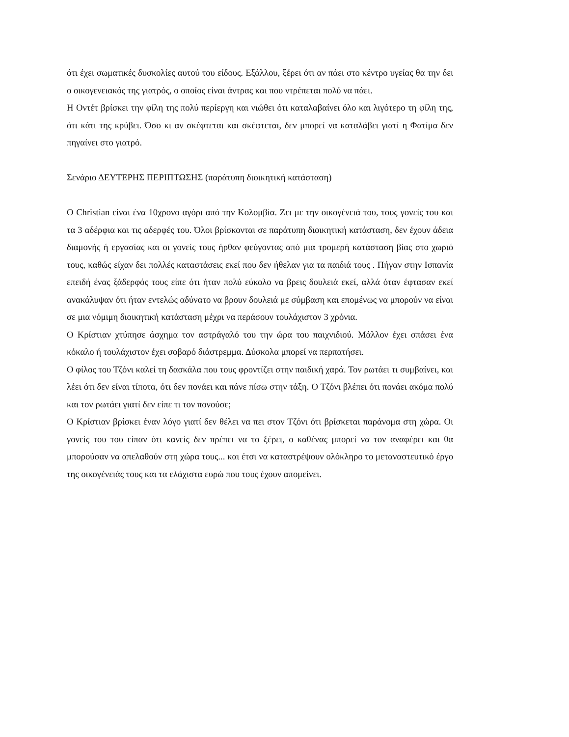ότι έχει σωματικές δυσκολίες αυτού του είδους. Εξάλλου, ξέρει ότι αν πάει στο κέντρο υγείας θα την δει ο οικογενειακός της γιατρός, ο οποίος είναι άντρας και που ντρέπεται πολύ να πάει.
Η Οντέτ βρίσκει την φίλη της πολύ περίεργη και νιώθει ότι καταλαβαίνει όλο και λιγότερο τη φίλη της, ότι κάτι της κρύβει. Όσο κι αν σκέφτεται και σκέφτεται, δεν μπορεί να καταλάβει γιατί η Φατίμα δεν πηγαίνει στο γιατρό.
Σενάριο ΔΕΥΤΕΡΗΣ ΠΕΡΙΠΤΩΣΗΣ (παράτυπη διοικητική κατάσταση)
Ο Christian είναι ένα 10χρονο αγόρι από την Κολομβία. Ζει με την οικογένειά του, τους γονείς του και τα 3 αδέρφια και τις αδερφές του. Όλοι βρίσκονται σε παράτυπη διοικητική κατάσταση, δεν έχουν άδεια διαμονής ή εργασίας και οι γονείς τους ήρθαν φεύγοντας από μια τρομερή κατάσταση βίας στο χωριό τους, καθώς είχαν δει πολλές καταστάσεις εκεί που δεν ήθελαν για τα παιδιά τους . Πήγαν στην Ισπανία επειδή ένας ξάδερφός τους είπε ότι ήταν πολύ εύκολο να βρεις δουλειά εκεί, αλλά όταν έφτασαν εκεί ανακάλυψαν ότι ήταν εντελώς αδύνατο να βρουν δουλειά με σύμβαση και επομένως να μπορούν να είναι σε μια νόμιμη διοικητική κατάσταση μέχρι να περάσουν τουλάχιστον 3 χρόνια.
Ο Κρίστιαν χτύπησε άσχημα τον αστράγαλό του την ώρα του παιχνιδιού. Μάλλον έχει σπάσει ένα κόκαλο ή τουλάχιστον έχει σοβαρό διάστρεμμα. Δύσκολα μπορεί να περπατήσει.
Ο φίλος του Τζόνι καλεί τη δασκάλα που τους φροντίζει στην παιδική χαρά. Τον ρωτάει τι συμβαίνει, και λέει ότι δεν είναι τίποτα, ότι δεν πονάει και πάνε πίσω στην τάξη. Ο Τζόνι βλέπει ότι πονάει ακόμα πολύ και τον ρωτάει γιατί δεν είπε τι τον πονούσε;
Ο Κρίστιαν βρίσκει έναν λόγο γιατί δεν θέλει να πει στον Τζόνι ότι βρίσκεται παράνομα στη χώρα. Οι γονείς του του είπαν ότι κανείς δεν πρέπει να το ξέρει, ο καθένας μπορεί να τον αναφέρει και θα μπορούσαν να απελαθούν στη χώρα τους... και έτσι να καταστρέψουν ολόκληρο το μεταναστευτικό έργο της οικογένειάς τους και τα ελάχιστα ευρώ που τους έχουν απομείνει.